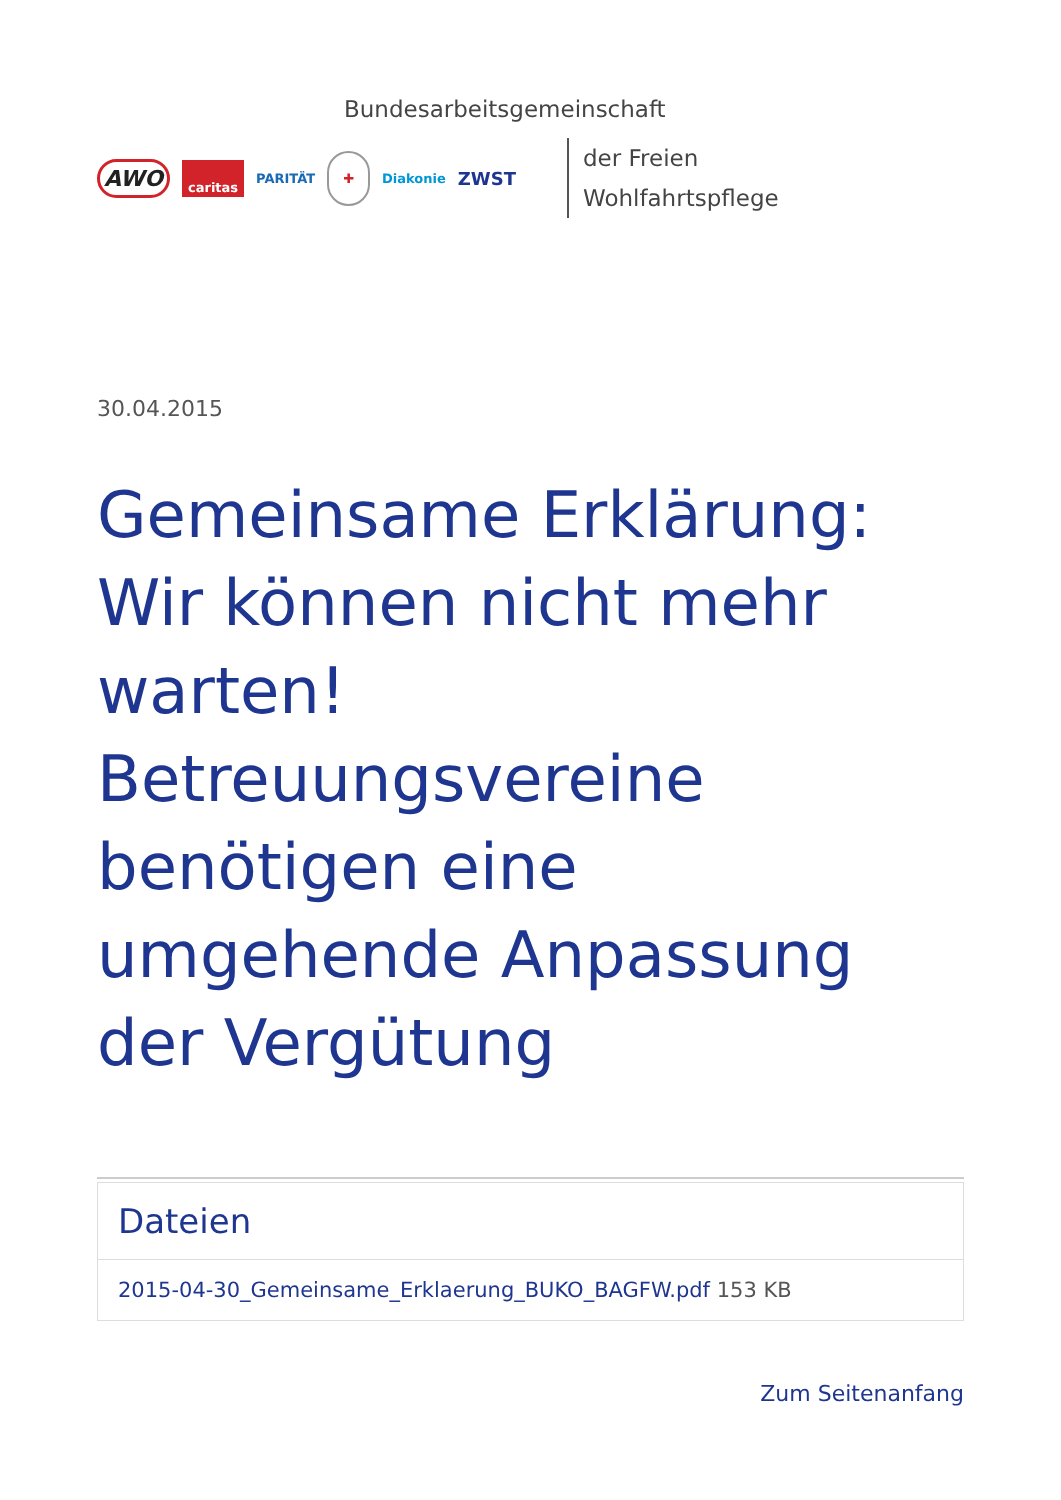Bundesarbeitsgemeinschaft
AWO caritas PARITÄT ✚ Diakonie ZWST
der Freien
Wohlfahrtspflege
30.04.2015
Gemeinsame Erklärung: Wir können nicht mehr warten! Betreuungsvereine benötigen eine umgehende Anpassung der Vergütung
Dateien
2015-04-30_Gemeinsame_Erklaerung_BUKO_BAGFW.pdf 153 KB
Zum Seitenanfang